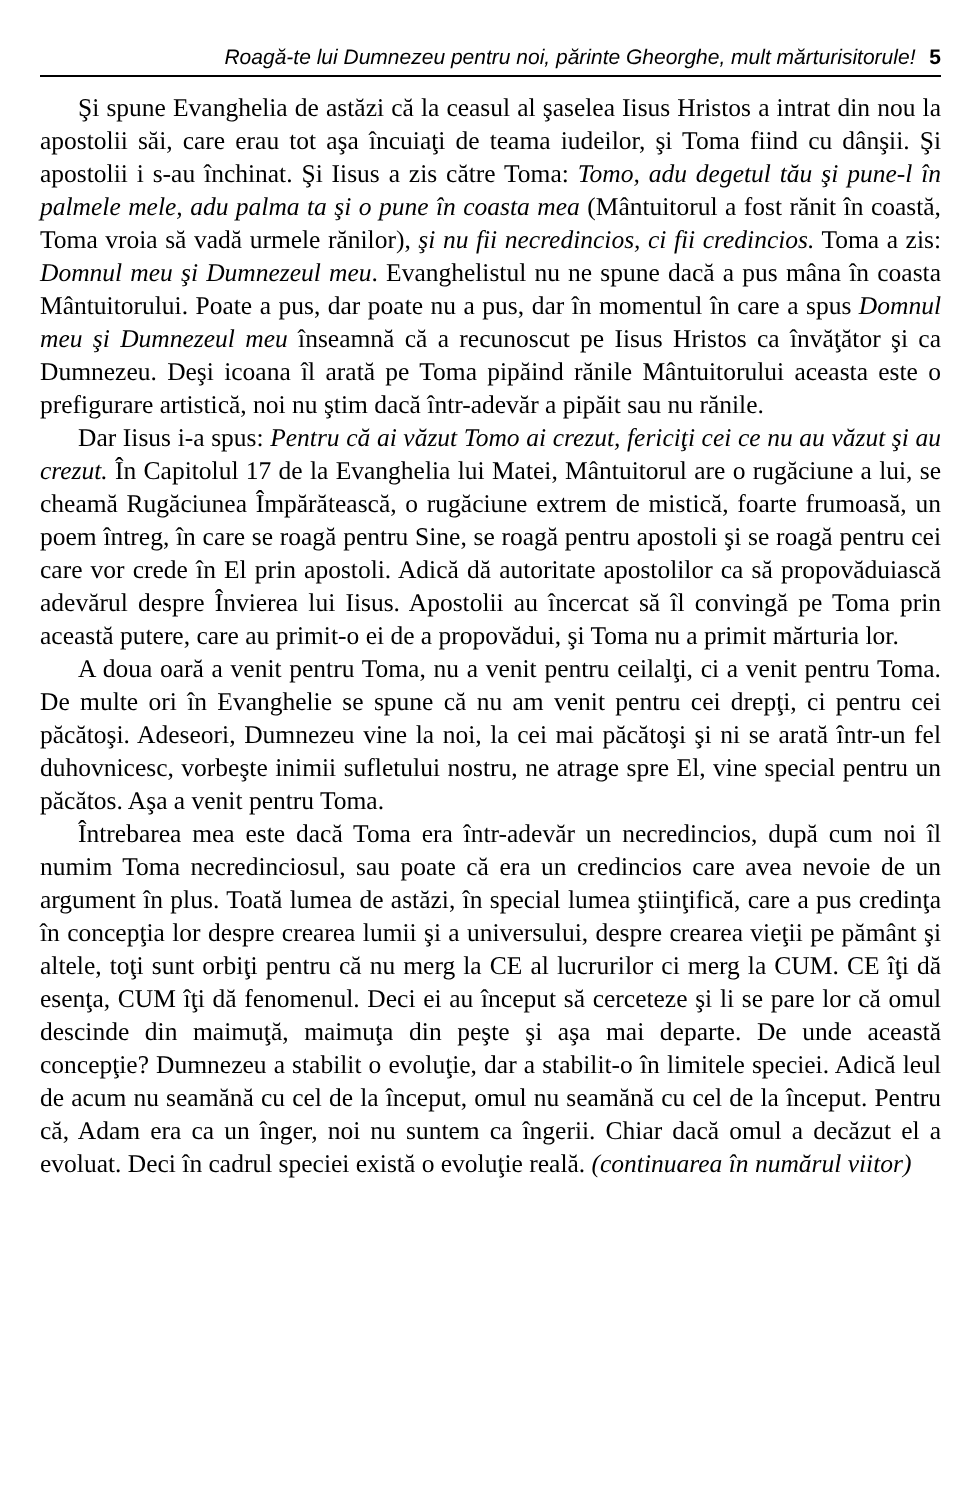Roagă-te lui Dumnezeu pentru noi, părinte Gheorghe, mult mărturisitorule! 5
Şi spune Evanghelia de astăzi că la ceasul al şaselea Iisus Hristos a intrat din nou la apostolii săi, care erau tot aşa încuiaţi de teama iudeilor, şi Toma fiind cu dânşii. Şi apostolii i s-au închinat. Şi Iisus a zis către Toma: Tomo, adu degetul tău şi pune-l în palmele mele, adu palma ta şi o pune în coasta mea (Mântuitorul a fost rănit în coastă, Toma vroia să vadă urmele rănilor), şi nu fii necredincios, ci fii credincios. Toma a zis: Domnul meu şi Dumnezeul meu. Evanghelistul nu ne spune dacă a pus mâna în coasta Mântuitorului. Poate a pus, dar poate nu a pus, dar în momentul în care a spus Domnul meu şi Dumnezeul meu înseamnă că a recunoscut pe Iisus Hristos ca învăţător şi ca Dumnezeu. Deşi icoana îl arată pe Toma pipăind rănile Mântuitorului aceasta este o prefigurare artistică, noi nu ştim dacă într-adevăr a pipăit sau nu rănile.
Dar Iisus i-a spus: Pentru că ai văzut Tomo ai crezut, fericiţi cei ce nu au văzut şi au crezut. În Capitolul 17 de la Evanghelia lui Matei, Mântuitorul are o rugăciune a lui, se cheamă Rugăciunea Împărătească, o rugăciune extrem de mistică, foarte frumoasă, un poem întreg, în care se roagă pentru Sine, se roagă pentru apostoli şi se roagă pentru cei care vor crede în El prin apostoli. Adică dă autoritate apostolilor ca să propovăduiască adevărul despre Învierea lui Iisus. Apostolii au încercat să îl convingă pe Toma prin această putere, care au primit-o ei de a propovădui, şi Toma nu a primit mărturia lor.
A doua oară a venit pentru Toma, nu a venit pentru ceilalţi, ci a venit pentru Toma. De multe ori în Evanghelie se spune că nu am venit pentru cei drepţi, ci pentru cei păcătoşi. Adeseori, Dumnezeu vine la noi, la cei mai păcătoşi şi ni se arată într-un fel duhovnicesc, vorbeşte inimii sufletului nostru, ne atrage spre El, vine special pentru un păcătos. Aşa a venit pentru Toma.
Întrebarea mea este dacă Toma era într-adevăr un necredincios, după cum noi îl numim Toma necredinciosul, sau poate că era un credincios care avea nevoie de un argument în plus. Toată lumea de astăzi, în special lumea ştiinţifică, care a pus credinţa în concepţia lor despre crearea lumii şi a universului, despre crearea vieţii pe pământ şi altele, toţi sunt orbiţi pentru că nu merg la CE al lucrurilor ci merg la CUM. CE îţi dă esenţa, CUM îţi dă fenomenul. Deci ei au început să cerceteze şi li se pare lor că omul descinde din maimuţă, maimuţa din peşte şi aşa mai departe. De unde această concepţie? Dumnezeu a stabilit o evoluţie, dar a stabilit-o în limitele speciei. Adică leul de acum nu seamănă cu cel de la început, omul nu seamănă cu cel de la început. Pentru că, Adam era ca un înger, noi nu suntem ca îngerii. Chiar dacă omul a decăzut el a evoluat. Deci în cadrul speciei există o evoluţie reală. (continuarea în numărul viitor)